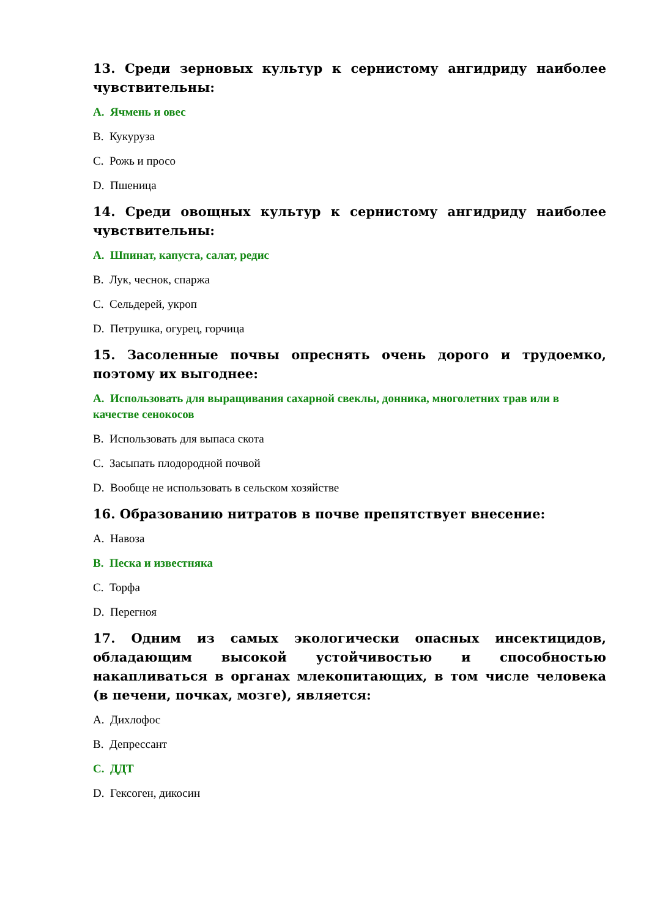13. Среди зерновых культур к сернистому ангидриду наиболее чувствительны:
A. Ячмень и овес
B. Кукуруза
C. Рожь и просо
D. Пшеница
14. Среди овощных культур к сернистому ангидриду наиболее чувствительны:
A. Шпинат, капуста, салат, редис
B. Лук, чеснок, спаржа
C. Сельдерей, укроп
D. Петрушка, огурец, горчица
15. Засоленные почвы опреснять очень дорого и трудоемко, поэтому их выгоднее:
A. Использовать для выращивания сахарной свеклы, донника, многолетних трав или в качестве сенокосов
B. Использовать для выпаса скота
C. Засыпать плодородной почвой
D. Вообще не использовать в сельском хозяйстве
16. Образованию нитратов в почве препятствует внесение:
A. Навоза
B. Песка и известняка
C. Торфа
D. Перегноя
17. Одним из самых экологически опасных инсектицидов, обладающим высокой устойчивостью и способностью накапливаться в органах млекопитающих, в том числе человека (в печени, почках, мозге), является:
A. Дихлофос
B. Депрессант
C. ДДТ
D. Гексоген, дикосин